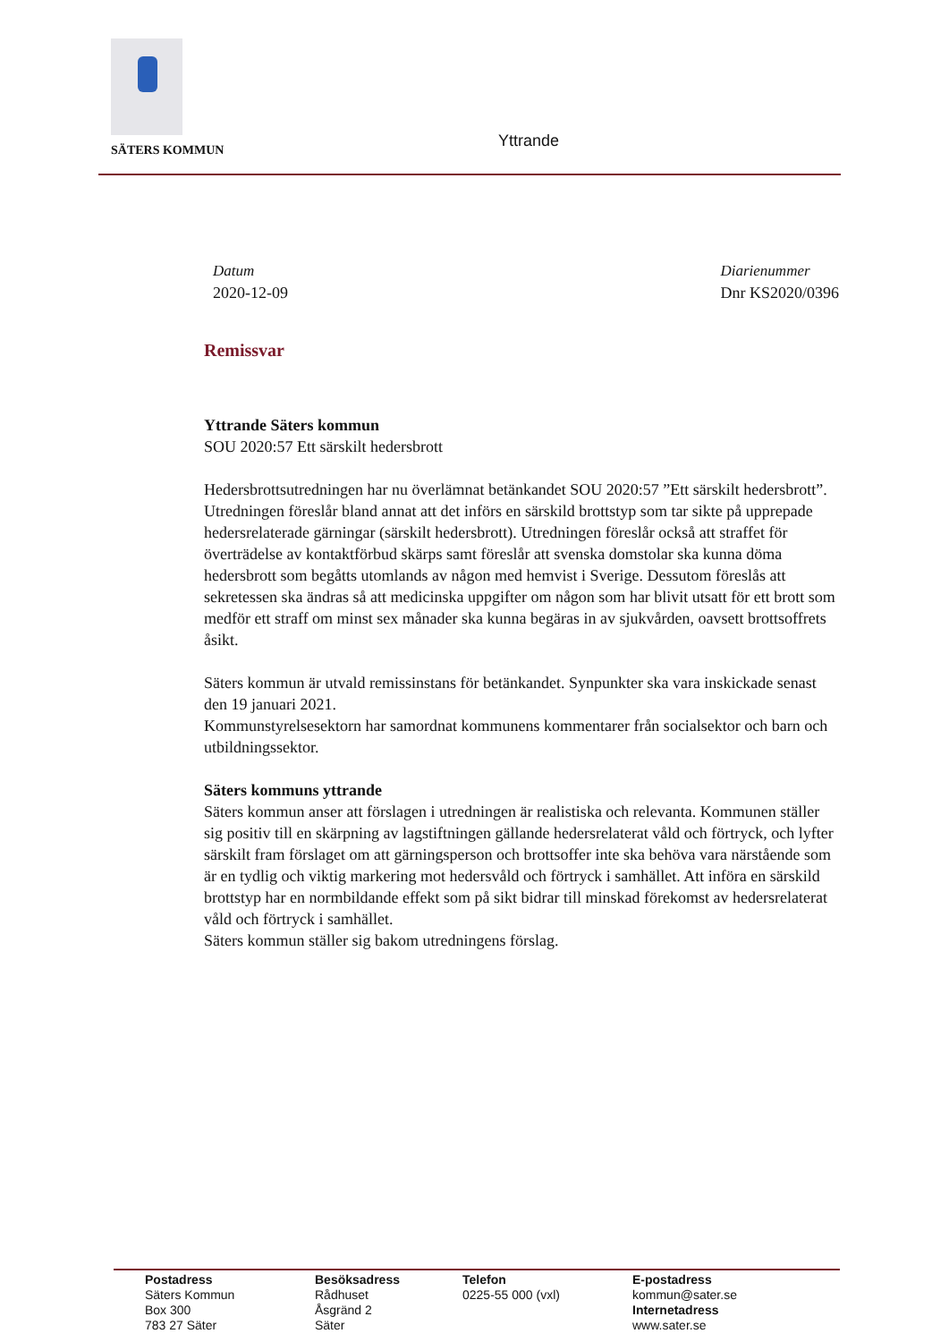SÄTERS KOMMUN Yttrande
Datum
2020-12-09
Diarienummer
Dnr KS2020/0396
Remissvar
Yttrande Säters kommun
SOU 2020:57 Ett särskilt hedersbrott
Hedersbrottsutredningen har nu överlämnat betänkandet SOU 2020:57 ”Ett särskilt hedersbrott”. Utredningen föreslår bland annat att det införs en särskild brottstyp som tar sikte på upprepade hedersrelaterade gärningar (särskilt hedersbrott). Utredningen föreslår också att straffet för överträdelse av kontaktförbud skärps samt föreslår att svenska domstolar ska kunna döma hedersbrott som begåtts utomlands av någon med hemvist i Sverige. Dessutom föreslås att sekretessen ska ändras så att medicinska uppgifter om någon som har blivit utsatt för ett brott som medför ett straff om minst sex månader ska kunna begäras in av sjukvården, oavsett brottsoffrets åsikt.
Säters kommun är utvald remissinstans för betänkandet. Synpunkter ska vara inskickade senast den 19 januari 2021.
Kommunstyrelsesektorn har samordnat kommunens kommentarer från socialsektor och barn och utbildningssektor.
Säters kommuns yttrande
Säters kommun anser att förslagen i utredningen är realistiska och relevanta. Kommunen ställer sig positiv till en skärpning av lagstiftningen gällande hedersrelaterat våld och förtryck, och lyfter särskilt fram förslaget om att gärningsperson och brottsoffer inte ska behöva vara närstående som är en tydlig och viktig markering mot hedersvåld och förtryck i samhället. Att införa en särskild brottstyp har en normbildande effekt som på sikt bidrar till minskad förekomst av hedersrelaterat våld och förtryck i samhället.
Säters kommun ställer sig bakom utredningens förslag.
Postadress
Säters Kommun
Box 300
783 27 Säter
Besöksadress
Rådhuset
Åsgränd 2
Säter
Telefon
0225-55 000 (vxl)
E-postadress
kommun@sater.se
Internetadress
www.sater.se